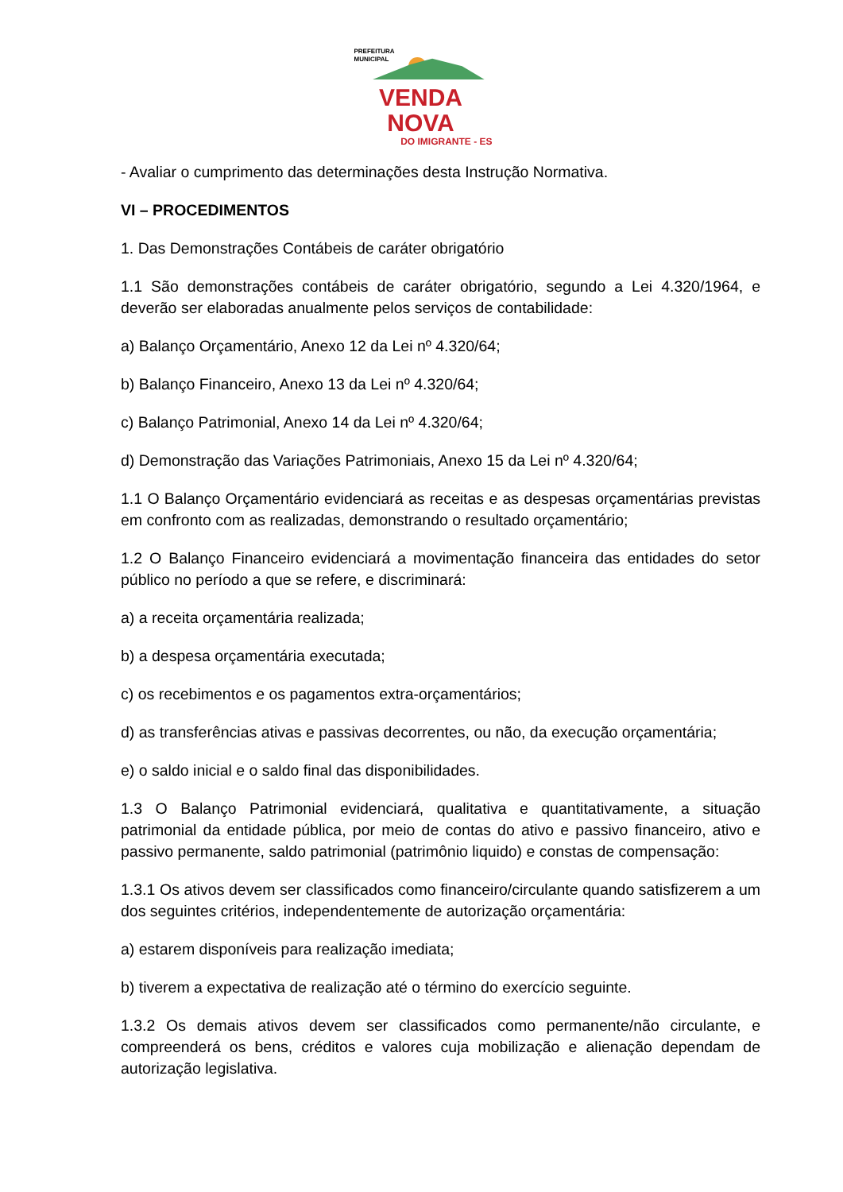PREFEITURA
MUNICIPAL
VENDA NOVA
DO IMIGRANTE - ES
- Avaliar o cumprimento das determinações desta Instrução Normativa.
VI – PROCEDIMENTOS
1. Das Demonstrações Contábeis de caráter obrigatório
1.1 São demonstrações contábeis de caráter obrigatório, segundo a Lei 4.320/1964, e deverão ser elaboradas anualmente pelos serviços de contabilidade:
a) Balanço Orçamentário, Anexo 12 da Lei nº 4.320/64;
b) Balanço Financeiro, Anexo 13 da Lei nº 4.320/64;
c) Balanço Patrimonial, Anexo 14 da Lei nº 4.320/64;
d) Demonstração das Variações Patrimoniais, Anexo 15 da Lei nº 4.320/64;
1.1 O Balanço Orçamentário evidenciará as receitas e as despesas orçamentárias previstas em confronto com as realizadas, demonstrando o resultado orçamentário;
1.2 O Balanço Financeiro evidenciará a movimentação financeira das entidades do setor público no período a que se refere, e discriminará:
a) a receita orçamentária realizada;
b) a despesa orçamentária executada;
c) os recebimentos e os pagamentos extra-orçamentários;
d) as transferências ativas e passivas decorrentes, ou não, da execução orçamentária;
e) o saldo inicial e o saldo final das disponibilidades.
1.3 O Balanço Patrimonial evidenciará, qualitativa e quantitativamente, a situação patrimonial da entidade pública, por meio de contas do ativo e passivo financeiro, ativo e passivo permanente, saldo patrimonial (patrimônio liquido) e constas de compensação:
1.3.1 Os ativos devem ser classificados como financeiro/circulante quando satisfizerem a um dos seguintes critérios, independentemente de autorização orçamentária:
a) estarem disponíveis para realização imediata;
b) tiverem a expectativa de realização até o término do exercício seguinte.
1.3.2 Os demais ativos devem ser classificados como permanente/não circulante, e compreenderá os bens, créditos e valores cuja mobilização e alienação dependam de autorização legislativa.